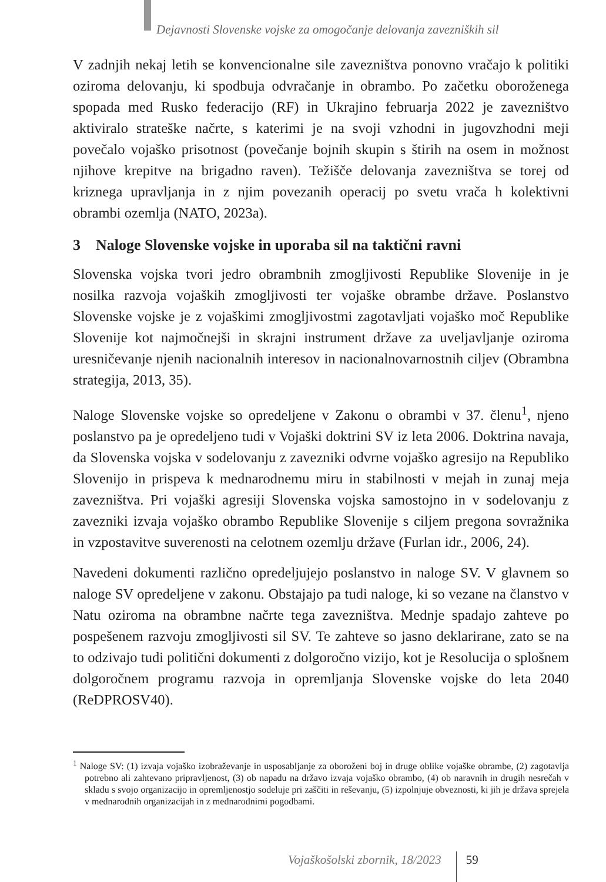Dejavnosti Slovenske vojske za omogočanje delovanja zavezniških sil
V zadnjih nekaj letih se konvencionalne sile zavezništva ponovno vračajo k politiki oziroma delovanju, ki spodbuja odvračanje in obrambo. Po začetku oboroženega spopada med Rusko federacijo (RF) in Ukrajino februarja 2022 je zavezništvo aktiviralo strateške načrte, s katerimi je na svoji vzhodni in jugovzhodni meji povečalo vojaško prisotnost (povečanje bojnih skupin s štirih na osem in možnost njihove krepitve na brigadno raven). Težišče delovanja zavezništva se torej od kriznega upravljanja in z njim povezanih operacij po svetu vrača h kolektivni obrambi ozemlja (NATO, 2023a).
3 Naloge Slovenske vojske in uporaba sil na taktični ravni
Slovenska vojska tvori jedro obrambnih zmogljivosti Republike Slovenije in je nosilka razvoja vojaških zmogljivosti ter vojaške obrambe države. Poslanstvo Slovenske vojske je z vojaškimi zmogljivostmi zagotavljati vojaško moč Republike Slovenije kot najmočnejši in skrajni instrument države za uveljavljanje oziroma uresničevanje njenih nacionalnih interesov in nacionalnovarnostnih ciljev (Obrambna strategija, 2013, 35).
Naloge Slovenske vojske so opredeljene v Zakonu o obrambi v 37. členu<sup>1</sup>, njeno poslanstvo pa je opredeljeno tudi v Vojaški doktrini SV iz leta 2006. Doktrina navaja, da Slovenska vojska v sodelovanju z zavezniki odvrne vojaško agresijo na Republiko Slovenijo in prispeva k mednarodnemu miru in stabilnosti v mejah in zunaj meja zavezništva. Pri vojaški agresiji Slovenska vojska samostojno in v sodelovanju z zavezniki izvaja vojaško obrambo Republike Slovenije s ciljem pregona sovražnika in vzpostavitve suverenosti na celotnem ozemlju države (Furlan idr., 2006, 24).
Navedeni dokumenti različno opredeljujejo poslanstvo in naloge SV. V glavnem so naloge SV opredeljene v zakonu. Obstajajo pa tudi naloge, ki so vezane na članstvo v Natu oziroma na obrambne načrte tega zavezništva. Mednje spadajo zahteve po pospešenem razvoju zmogljivosti sil SV. Te zahteve so jasno deklarirane, zato se na to odzivajo tudi politični dokumenti z dolgoročno vizijo, kot je Resolucija o splošnem dolgoročnem programu razvoja in opremljanja Slovenske vojske do leta 2040 (ReDPROSV40).
<sup>1</sup> Naloge SV: (1) izvaja vojaško izobraževanje in usposabljanje za oboroženi boj in druge oblike vojaške obrambe, (2) zagotavlja potrebno ali zahtevano pripravljenost, (3) ob napadu na državo izvaja vojaško obrambo, (4) ob naravnih in drugih nesrečah v skladu s svojo organizacijo in opremljenostjo sodeluje pri zaščiti in reševanju, (5) izpolnjuje obveznosti, ki jih je država sprejela v mednarodnih organizacijah in z mednarodnimi pogodbami.
Vojaškošolski zbornik, 18/2023 59